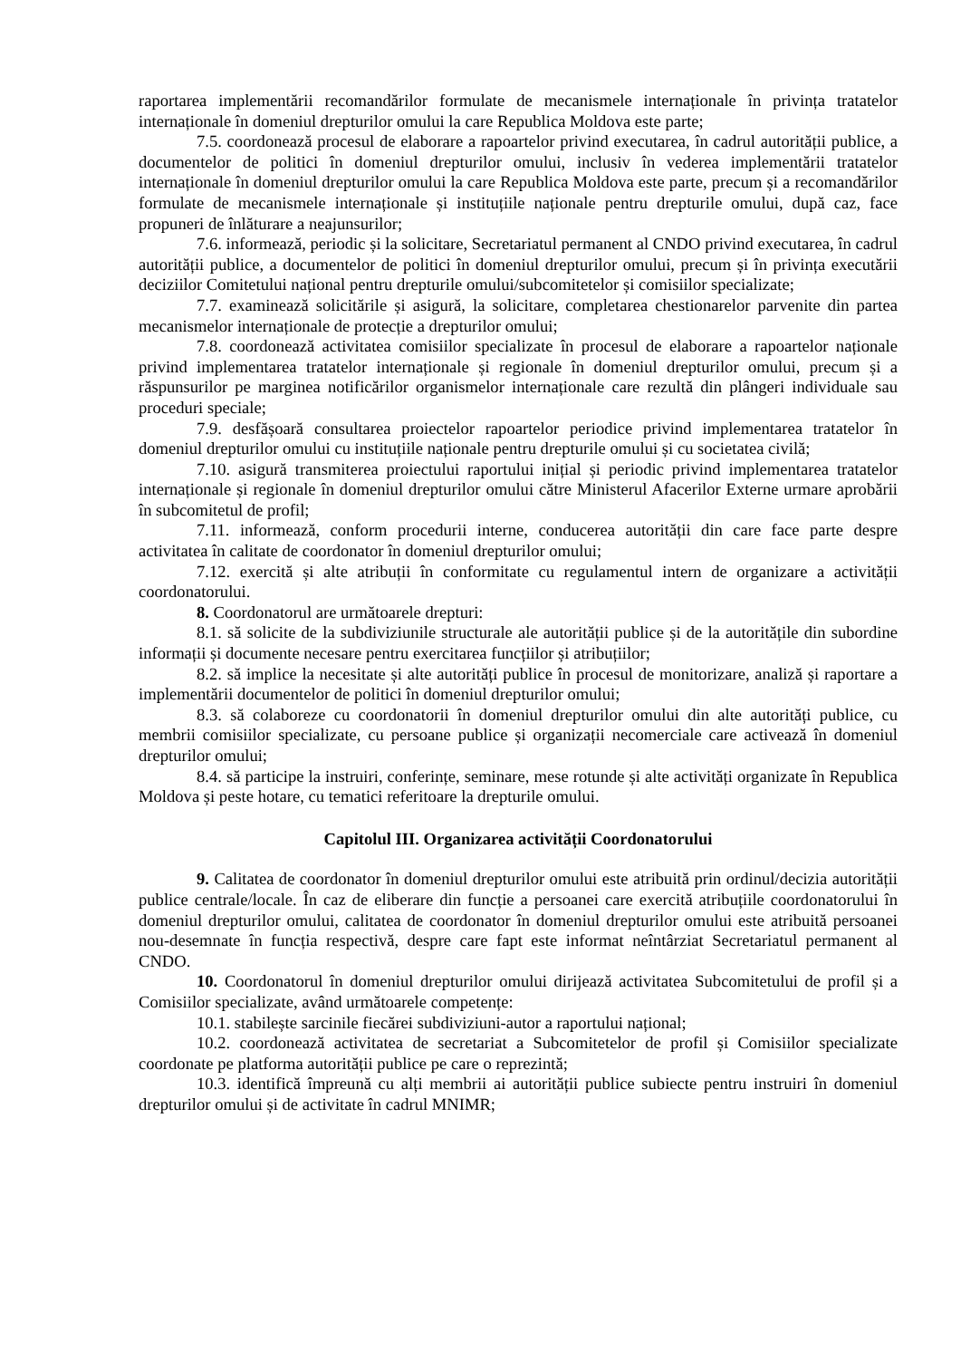raportarea implementării recomandărilor formulate de mecanismele internaționale în privința tratatelor internaționale în domeniul drepturilor omului la care Republica Moldova este parte;
7.5. coordonează procesul de elaborare a rapoartelor privind executarea, în cadrul autorității publice, a documentelor de politici în domeniul drepturilor omului, inclusiv în vederea implementării tratatelor internaționale în domeniul drepturilor omului la care Republica Moldova este parte, precum și a recomandărilor formulate de mecanismele internaționale și instituțiile naționale pentru drepturile omului, după caz, face propuneri de înlăturare a neajunsurilor;
7.6. informează, periodic și la solicitare, Secretariatul permanent al CNDO privind executarea, în cadrul autorității publice, a documentelor de politici în domeniul drepturilor omului, precum și în privința executării deciziilor Comitetului național pentru drepturile omului/subcomitetelor și comisiilor specializate;
7.7. examinează solicitările și asigură, la solicitare, completarea chestionarelor parvenite din partea mecanismelor internaționale de protecție a drepturilor omului;
7.8. coordonează activitatea comisiilor specializate în procesul de elaborare a rapoartelor naționale privind implementarea tratatelor internaționale și regionale în domeniul drepturilor omului, precum și a răspunsurilor pe marginea notificărilor organismelor internaționale care rezultă din plângeri individuale sau proceduri speciale;
7.9. desfășoară consultarea proiectelor rapoartelor periodice privind implementarea tratatelor în domeniul drepturilor omului cu instituțiile naționale pentru drepturile omului și cu societatea civilă;
7.10. asigură transmiterea proiectului raportului inițial și periodic privind implementarea tratatelor internaționale și regionale în domeniul drepturilor omului către Ministerul Afacerilor Externe urmare aprobării în subcomitetul de profil;
7.11. informează, conform procedurii interne, conducerea autorității din care face parte despre activitatea în calitate de coordonator în domeniul drepturilor omului;
7.12. exercită și alte atribuții în conformitate cu regulamentul intern de organizare a activității coordonatorului.
8. Coordonatorul are următoarele drepturi:
8.1. să solicite de la subdiviziunile structurale ale autorității publice și de la autoritățile din subordine informații și documente necesare pentru exercitarea funcțiilor și atribuțiilor;
8.2. să implice la necesitate și alte autorități publice în procesul de monitorizare, analiză și raportare a implementării documentelor de politici în domeniul drepturilor omului;
8.3. să colaboreze cu coordonatorii în domeniul drepturilor omului din alte autorități publice, cu membrii comisiilor specializate, cu persoane publice și organizații necomerciale care activează în domeniul drepturilor omului;
8.4. să participe la instruiri, conferințe, seminare, mese rotunde și alte activități organizate în Republica Moldova și peste hotare, cu tematici referitoare la drepturile omului.
Capitolul III. Organizarea activității Coordonatorului
9. Calitatea de coordonator în domeniul drepturilor omului este atribuită prin ordinul/decizia autorității publice centrale/locale. În caz de eliberare din funcție a persoanei care exercită atribuțiile coordonatorului în domeniul drepturilor omului, calitatea de coordonator în domeniul drepturilor omului este atribuită persoanei nou-desemnate în funcția respectivă, despre care fapt este informat neîntârziat Secretariatul permanent al CNDO.
10. Coordonatorul în domeniul drepturilor omului dirijează activitatea Subcomitetului de profil și a Comisiilor specializate, având următoarele competențe:
10.1. stabilește sarcinile fiecărei subdiviziuni-autor a raportului național;
10.2. coordonează activitatea de secretariat a Subcomitetelor de profil și Comisiilor specializate coordonate pe platforma autorității publice pe care o reprezintă;
10.3. identifică împreună cu alți membrii ai autorității publice subiecte pentru instruiri în domeniul drepturilor omului și de activitate în cadrul MNIMR;